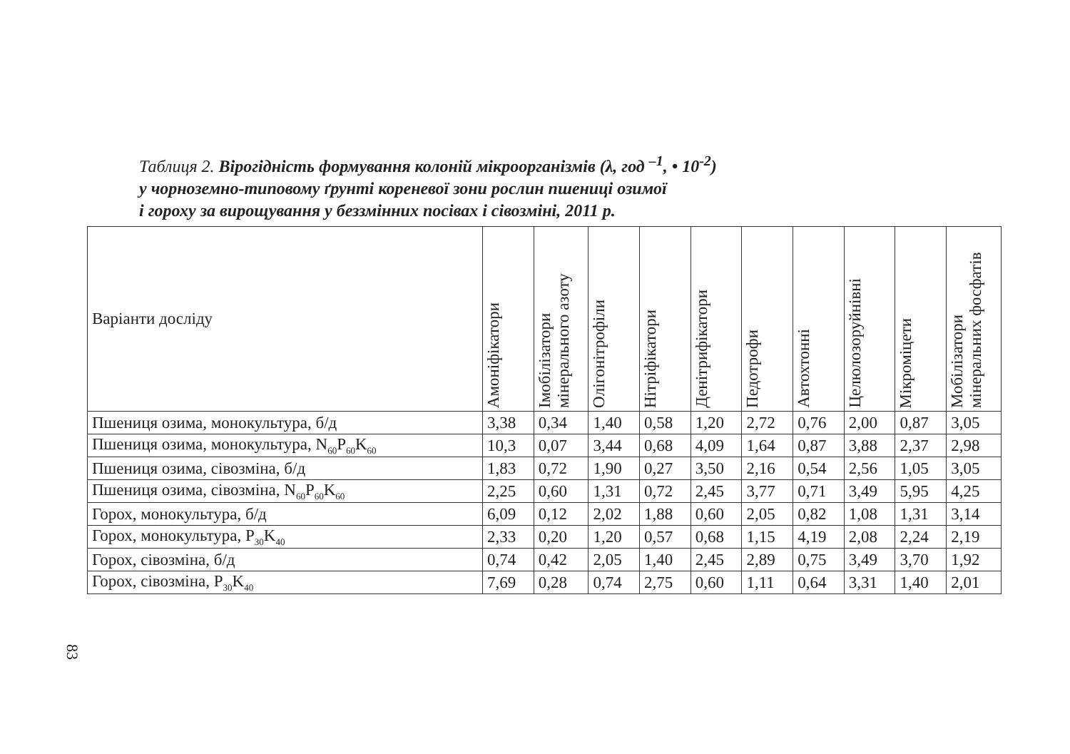Таблиця 2. Вірогідність формування колоній мікроорганізмів (λ, год <sup>–1</sup>, • 10<sup>-2</sup>)
у чорноземно-типовому ґрунті кореневої зони рослин пшениці озимої
і гороху за вирощування у беззмінних посівах і сівозміні, 2011 р.
| Варіанти досліду | Амоніфікатори | Імобілізатори мінерального азоту | Олігонітрофіли | Нітріфікатори | Денітрифікатори | Педотрофи | Автохтонні | Целюлозоруйнівні | Мікроміцети | Мобілізатори мінеральних фосфатів |
| --- | --- | --- | --- | --- | --- | --- | --- | --- | --- | --- |
| Пшениця озима, монокультура, б/д | 3,38 | 0,34 | 1,40 | 0,58 | 1,20 | 2,72 | 0,76 | 2,00 | 0,87 | 3,05 |
| Пшениця озима, монокультура, N<sub>60</sub>P<sub>60</sub>K<sub>60</sub> | 10,3 | 0,07 | 3,44 | 0,68 | 4,09 | 1,64 | 0,87 | 3,88 | 2,37 | 2,98 |
| Пшениця озима, сівозміна, б/д | 1,83 | 0,72 | 1,90 | 0,27 | 3,50 | 2,16 | 0,54 | 2,56 | 1,05 | 3,05 |
| Пшениця озима, сівозміна, N<sub>60</sub>P<sub>60</sub>K<sub>60</sub> | 2,25 | 0,60 | 1,31 | 0,72 | 2,45 | 3,77 | 0,71 | 3,49 | 5,95 | 4,25 |
| Горох, монокультура, б/д | 6,09 | 0,12 | 2,02 | 1,88 | 0,60 | 2,05 | 0,82 | 1,08 | 1,31 | 3,14 |
| Горох, монокультура, P<sub>30</sub>K<sub>40</sub> | 2,33 | 0,20 | 1,20 | 0,57 | 0,68 | 1,15 | 4,19 | 2,08 | 2,24 | 2,19 |
| Горох, сівозміна, б/д | 0,74 | 0,42 | 2,05 | 1,40 | 2,45 | 2,89 | 0,75 | 3,49 | 3,70 | 1,92 |
| Горох, сівозміна, P<sub>30</sub>K<sub>40</sub> | 7,69 | 0,28 | 0,74 | 2,75 | 0,60 | 1,11 | 0,64 | 3,31 | 1,40 | 2,01 |
83